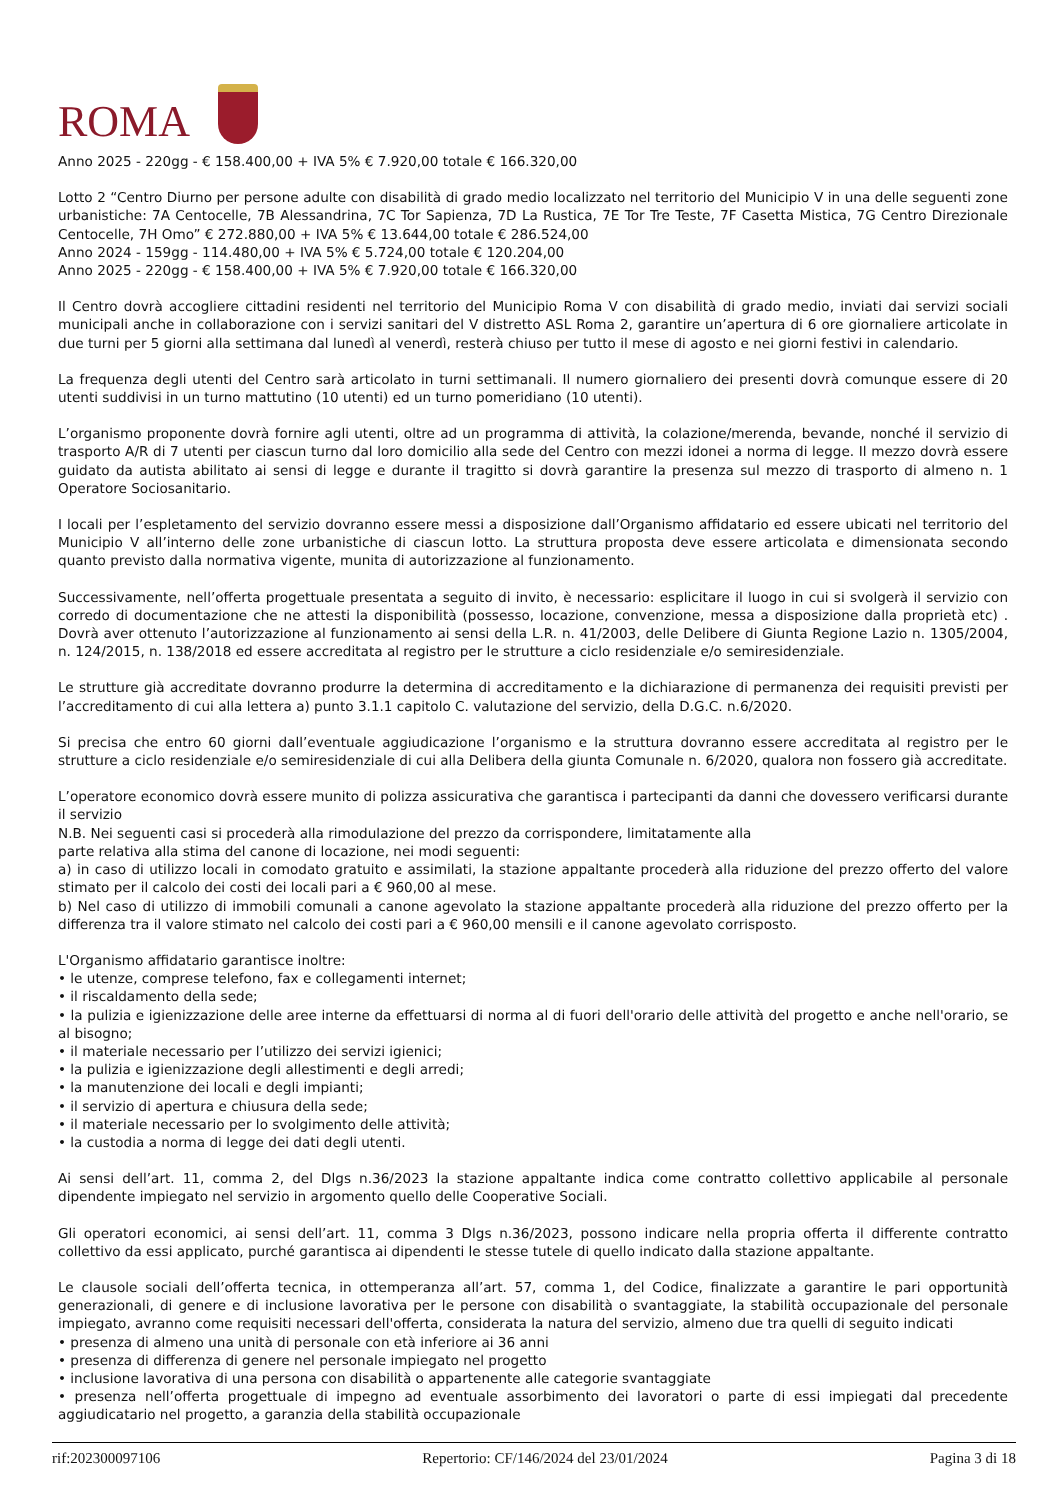ROMA
Anno 2025 - 220gg - € 158.400,00 + IVA 5% € 7.920,00 totale € 166.320,00
Lotto 2 “Centro Diurno per persone adulte con disabilità di grado medio localizzato nel territorio del Municipio V in una delle seguenti zone urbanistiche: 7A Centocelle, 7B Alessandrina, 7C Tor Sapienza, 7D La Rustica, 7E Tor Tre Teste, 7F Casetta Mistica, 7G Centro Direzionale Centocelle, 7H Omo” € 272.880,00 + IVA 5% € 13.644,00 totale € 286.524,00
Anno 2024 - 159gg - 114.480,00 + IVA 5% € 5.724,00 totale € 120.204,00
Anno 2025 - 220gg - € 158.400,00 + IVA 5% € 7.920,00 totale € 166.320,00
Il Centro dovrà accogliere cittadini residenti nel territorio del Municipio Roma V con disabilità di grado medio, inviati dai servizi sociali municipali anche in collaborazione con i servizi sanitari del V distretto ASL Roma 2, garantire un’apertura di 6 ore giornaliere articolate in due turni per 5 giorni alla settimana dal lunedì al venerdì, resterà chiuso per tutto il mese di agosto e nei giorni festivi in calendario.
La frequenza degli utenti del Centro sarà articolato in turni settimanali. Il numero giornaliero dei presenti dovrà comunque essere di 20 utenti suddivisi in un turno mattutino (10 utenti) ed un turno pomeridiano (10 utenti).
L’organismo proponente dovrà fornire agli utenti, oltre ad un programma di attività, la colazione/merenda, bevande, nonché il servizio di trasporto A/R di 7 utenti per ciascun turno dal loro domicilio alla sede del Centro con mezzi idonei a norma di legge. Il mezzo dovrà essere guidato da autista abilitato ai sensi di legge e durante il tragitto si dovrà garantire la presenza sul mezzo di trasporto di almeno n. 1 Operatore Sociosanitario.
I locali per l’espletamento del servizio dovranno essere messi a disposizione dall’Organismo affidatario ed essere ubicati nel territorio del Municipio V all’interno delle zone urbanistiche di ciascun lotto. La struttura proposta deve essere articolata e dimensionata secondo quanto previsto dalla normativa vigente, munita di autorizzazione al funzionamento.
Successivamente, nell’offerta progettuale presentata a seguito di invito, è necessario: esplicitare il luogo in cui si svolgerà il servizio con corredo di documentazione che ne attesti la disponibilità (possesso, locazione, convenzione, messa a disposizione dalla proprietà etc) . Dovrà aver ottenuto l’autorizzazione al funzionamento ai sensi della L.R. n. 41/2003, delle Delibere di Giunta Regione Lazio n. 1305/2004, n. 124/2015, n. 138/2018 ed essere accreditata al registro per le strutture a ciclo residenziale e/o semiresidenziale.
Le strutture già accreditate dovranno produrre la determina di accreditamento e la dichiarazione di permanenza dei requisiti previsti per l’accreditamento di cui alla lettera a) punto 3.1.1 capitolo C. valutazione del servizio, della D.G.C. n.6/2020.
Si precisa che entro 60 giorni dall’eventuale aggiudicazione l’organismo e la struttura dovranno essere accreditata al registro per le strutture a ciclo residenziale e/o semiresidenziale di cui alla Delibera della giunta Comunale n. 6/2020, qualora non fossero già accreditate.
L’operatore economico dovrà essere munito di polizza assicurativa che garantisca i partecipanti da danni che dovessero verificarsi durante il servizio
N.B. Nei seguenti casi si procederà alla rimodulazione del prezzo da corrispondere, limitatamente alla
parte relativa alla stima del canone di locazione, nei modi seguenti:
a) in caso di utilizzo locali in comodato gratuito e assimilati, la stazione appaltante procederà alla riduzione del prezzo offerto del valore stimato per il calcolo dei costi dei locali pari a € 960,00 al mese.
b) Nel caso di utilizzo di immobili comunali a canone agevolato la stazione appaltante procederà alla riduzione del prezzo offerto per la differenza tra il valore stimato nel calcolo dei costi pari a € 960,00 mensili e il canone agevolato corrisposto.
L'Organismo affidatario garantisce inoltre:
• le utenze, comprese telefono, fax e collegamenti internet;
• il riscaldamento della sede;
• la pulizia e igienizzazione delle aree interne da effettuarsi di norma al di fuori dell'orario delle attività del progetto e anche nell'orario, se al bisogno;
• il materiale necessario per l’utilizzo dei servizi igienici;
• la pulizia e igienizzazione degli allestimenti e degli arredi;
• la manutenzione dei locali e degli impianti;
• il servizio di apertura e chiusura della sede;
• il materiale necessario per lo svolgimento delle attività;
• la custodia a norma di legge dei dati degli utenti.
Ai sensi dell’art. 11, comma 2, del Dlgs n.36/2023 la stazione appaltante indica come contratto collettivo applicabile al personale dipendente impiegato nel servizio in argomento quello delle Cooperative Sociali.
Gli operatori economici, ai sensi dell’art. 11, comma 3 Dlgs n.36/2023, possono indicare nella propria offerta il differente contratto collettivo da essi applicato, purché garantisca ai dipendenti le stesse tutele di quello indicato dalla stazione appaltante.
Le clausole sociali dell’offerta tecnica, in ottemperanza all’art. 57, comma 1, del Codice, finalizzate a garantire le pari opportunità generazionali, di genere e di inclusione lavorativa per le persone con disabilità o svantaggiate, la stabilità occupazionale del personale impiegato, avranno come requisiti necessari dell'offerta, considerata la natura del servizio, almeno due tra quelli di seguito indicati
• presenza di almeno una unità di personale con età inferiore ai 36 anni
• presenza di differenza di genere nel personale impiegato nel progetto
• inclusione lavorativa di una persona con disabilità o appartenente alle categorie svantaggiate
• presenza nell’offerta progettuale di impegno ad eventuale assorbimento dei lavoratori o parte di essi impiegati dal precedente aggiudicatario nel progetto, a garanzia della stabilità occupazionale
rif:202300097106 Repertorio: CF/146/2024 del 23/01/2024 Pagina 3 di 18